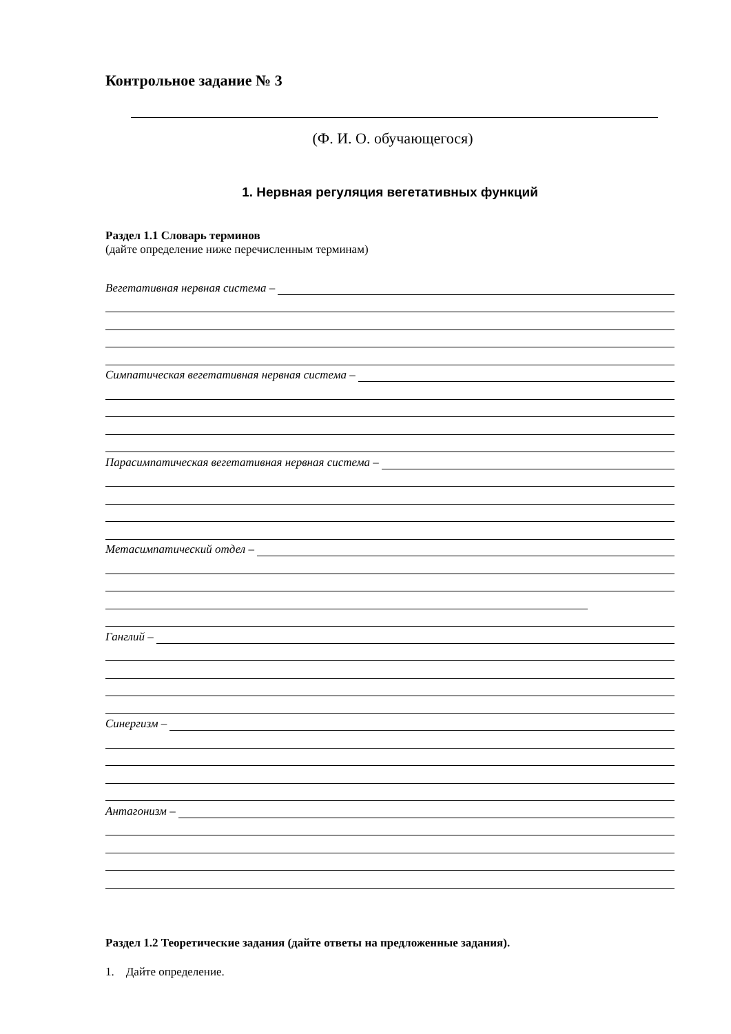Контрольное задание № 3
(Ф. И. О. обучающегося)
1. Нервная регуляция вегетативных функций
Раздел 1.1 Словарь терминов
(дайте определение ниже перечисленным терминам)
Вегетативная нервная система –
Симпатическая вегетативная нервная система –
Парасимпатическая вегетативная нервная система –
Метасимпатический отдел –
Ганглий –
Синергизм –
Антагонизм –
Раздел 1.2 Теоретические задания (дайте ответы на предложенные задания).
1. Дайте определение.